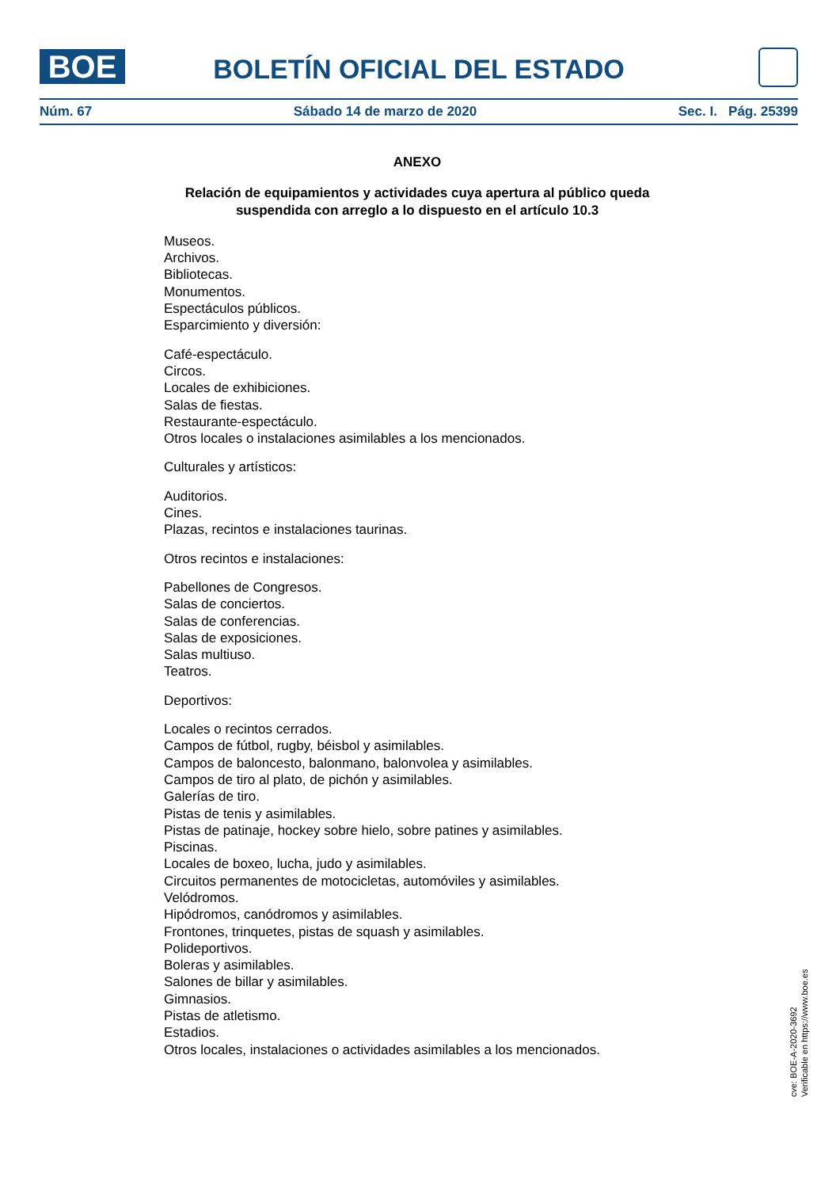BOE BOLETÍN OFICIAL DEL ESTADO
Núm. 67 Sábado 14 de marzo de 2020 Sec. I. Pág. 25399
ANEXO
Relación de equipamientos y actividades cuya apertura al público queda suspendida con arreglo a lo dispuesto en el artículo 10.3
Museos.
Archivos.
Bibliotecas.
Monumentos.
Espectáculos públicos.
Esparcimiento y diversión:
Café-espectáculo.
Circos.
Locales de exhibiciones.
Salas de fiestas.
Restaurante-espectáculo.
Otros locales o instalaciones asimilables a los mencionados.
Culturales y artísticos:
Auditorios.
Cines.
Plazas, recintos e instalaciones taurinas.
Otros recintos e instalaciones:
Pabellones de Congresos.
Salas de conciertos.
Salas de conferencias.
Salas de exposiciones.
Salas multiuso.
Teatros.
Deportivos:
Locales o recintos cerrados.
Campos de fútbol, rugby, béisbol y asimilables.
Campos de baloncesto, balonmano, balonvolea y asimilables.
Campos de tiro al plato, de pichón y asimilables.
Galerías de tiro.
Pistas de tenis y asimilables.
Pistas de patinaje, hockey sobre hielo, sobre patines y asimilables.
Piscinas.
Locales de boxeo, lucha, judo y asimilables.
Circuitos permanentes de motocicletas, automóviles y asimilables.
Velódromos.
Hipódromos, canódromos y asimilables.
Frontones, trinquetes, pistas de squash y asimilables.
Polideportivos.
Boleras y asimilables.
Salones de billar y asimilables.
Gimnasios.
Pistas de atletismo.
Estadios.
Otros locales, instalaciones o actividades asimilables a los mencionados.
cve: BOE-A-2020-3692
Verificable en https://www.boe.es